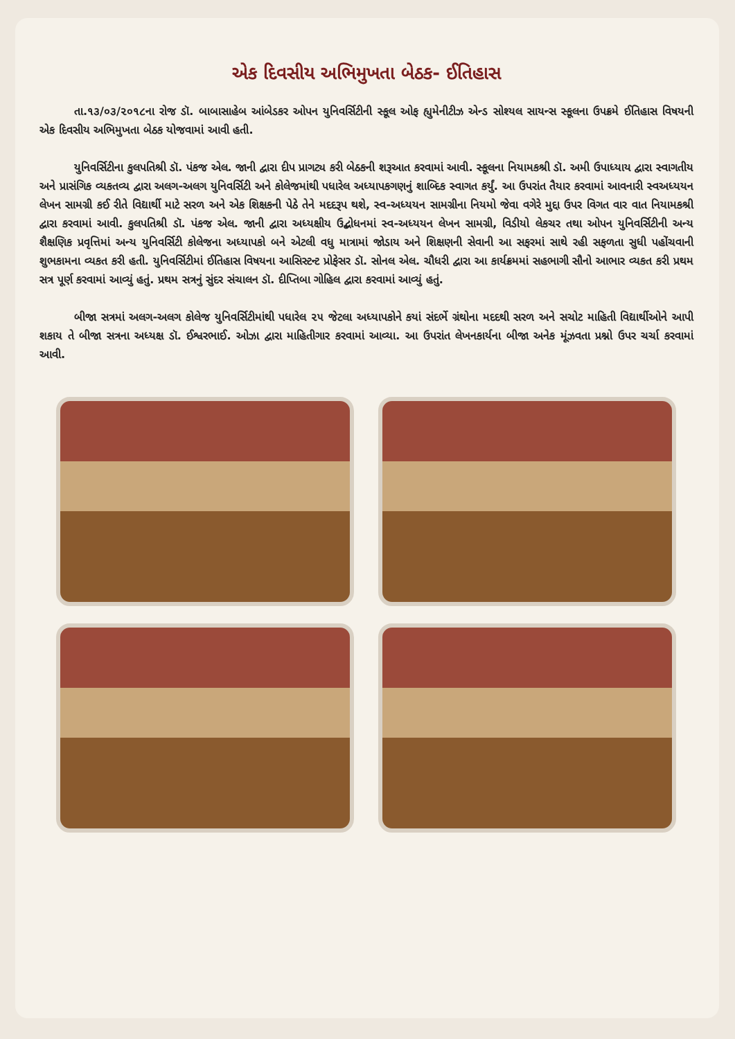એક દિવસીય અભિમુખતા બેઠક- ઈતિહાસ
તા.૧૩/૦૩/૨૦૧૮ના રોજ ડૉ. બાબાસાહેબ આંબેડકર ઓપન યુનિવર્સિટીની સ્કૂલ ઓફ હ્યુમેનીટીઝ એન્ડ સોશ્યલ સાયન્સ સ્કૂલના ઉપક્રમે ઈતિહાસ વિષયની એક દિવસીય અભિમુખતા બેઠક યોજવામાં આવી હતી.
યુનિવર્સિટીના કુલપતિશ્રી ડૉ. પંકજ એલ. જાની દ્વારા દીપ પ્રાગટ્ય કરી બેઠકની શરૂઆત કરવામાં આવી. સ્કૂલના નિયામકશ્રી ડૉ. અમી ઉપાધ્યાય દ્વારા સ્વાગતીય અને પ્રાસંગિક વ્યકતવ્ય દ્વારા અલગ-અલગ યુનિવર્સિટી અને કોલેજમાંથી પધારેલ અધ્યાપકગણનું શાબ્દિક સ્વાગત કર્યું. આ ઉપરાંત તૈયાર કરવામાં આવનારી સ્વઅધ્યયન લેખન સામગ્રી કઈ રીતે વિદ્યાર્થી માટે સરળ અને એક શિક્ષકની પેઠે તેને મદદરૂપ થશે, સ્વ-અધ્યયન સામગ્રીના નિયમો જેવા વગેરે મુદ્દા ઉપર વિગત વાર વાત નિયામકશ્રી દ્વારા કરવામાં આવી. કુલપતિશ્રી ડૉ. પંકજ એલ. જાની દ્વારા અધ્યક્ષીય ઉદ્બોધનમાં સ્વ-અધ્યયન લેખન સામગ્રી, વિડીયો લેકચર તથા ઓપન યુનિવર્સિટીની અન્ય શૈક્ષણિક પ્રવૃત્તિમાં અન્ય યુનિવર્સિટી કોલેજના અધ્યાપકો બને એટલી વધુ માત્રામાં જોડાય અને શિક્ષણની સેવાની આ સફરમાં સાથે રહી સફળતા સુધી પહોંચવાની શુભકામના વ્યકત કરી હતી. યુનિવર્સિટીમાં ઈતિહાસ વિષયના આસિસ્ટન્ટ પ્રોફેસર ડૉ. સોનલ એલ. ચૌધરી દ્વારા આ કાર્યક્રમમાં સહભાગી સૌનો આભાર વ્યકત કરી પ્રથમ સત્ર પૂર્ણ કરવામાં આવ્યું હતું. પ્રથમ સત્રનું સુંદર સંચાલન ડૉ. દીપ્તિબા ગોહિલ દ્વારા કરવામાં આવ્યું હતું.
બીજા સત્રમાં અલગ-અલગ કોલેજ યુનિવર્સિટીમાંથી પધારેલ ૨૫ જેટલા અધ્યાપકોને કયાં સંદર્ભે ગ્રંથોના મદદથી સરળ અને સચોટ માહિતી વિદ્યાર્થીઓને આપી શકાય તે બીજા સત્રના અધ્યક્ષ ડૉ. ઈશ્વરભાઈ. ઓઝા દ્વારા માહિતીગાર કરવામાં આવ્યા. આ ઉપરાંત લેખનકાર્યના બીજા અનેક મૂંઝવતા પ્રશ્નો ઉપર ચર્ચા કરવામાં આવી.